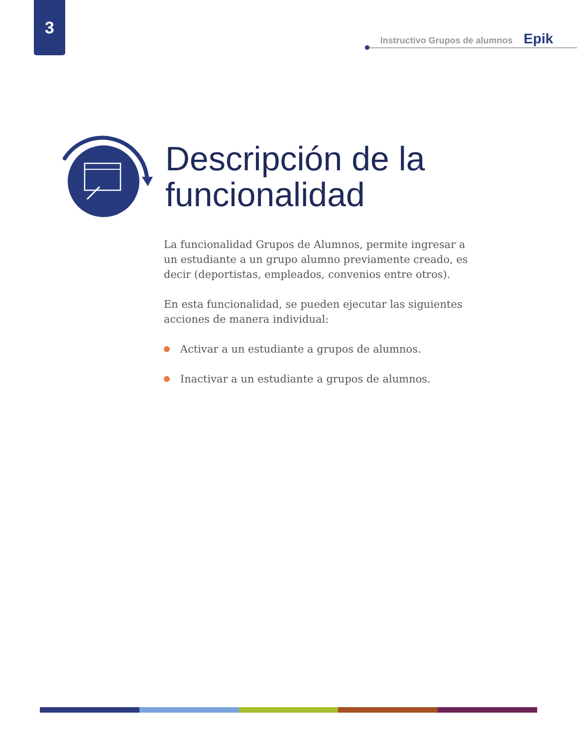3
Instructivo Grupos de alumnos Epik
Descripción de la
funcionalidad
La funcionalidad Grupos de Alumnos, permite ingresar a un estudiante a un grupo alumno previamente creado, es decir (deportistas, empleados, convenios entre otros).
En esta funcionalidad, se pueden ejecutar las siguientes acciones de manera individual:
Activar a un estudiante a grupos de alumnos.
Inactivar a un estudiante a grupos de alumnos.